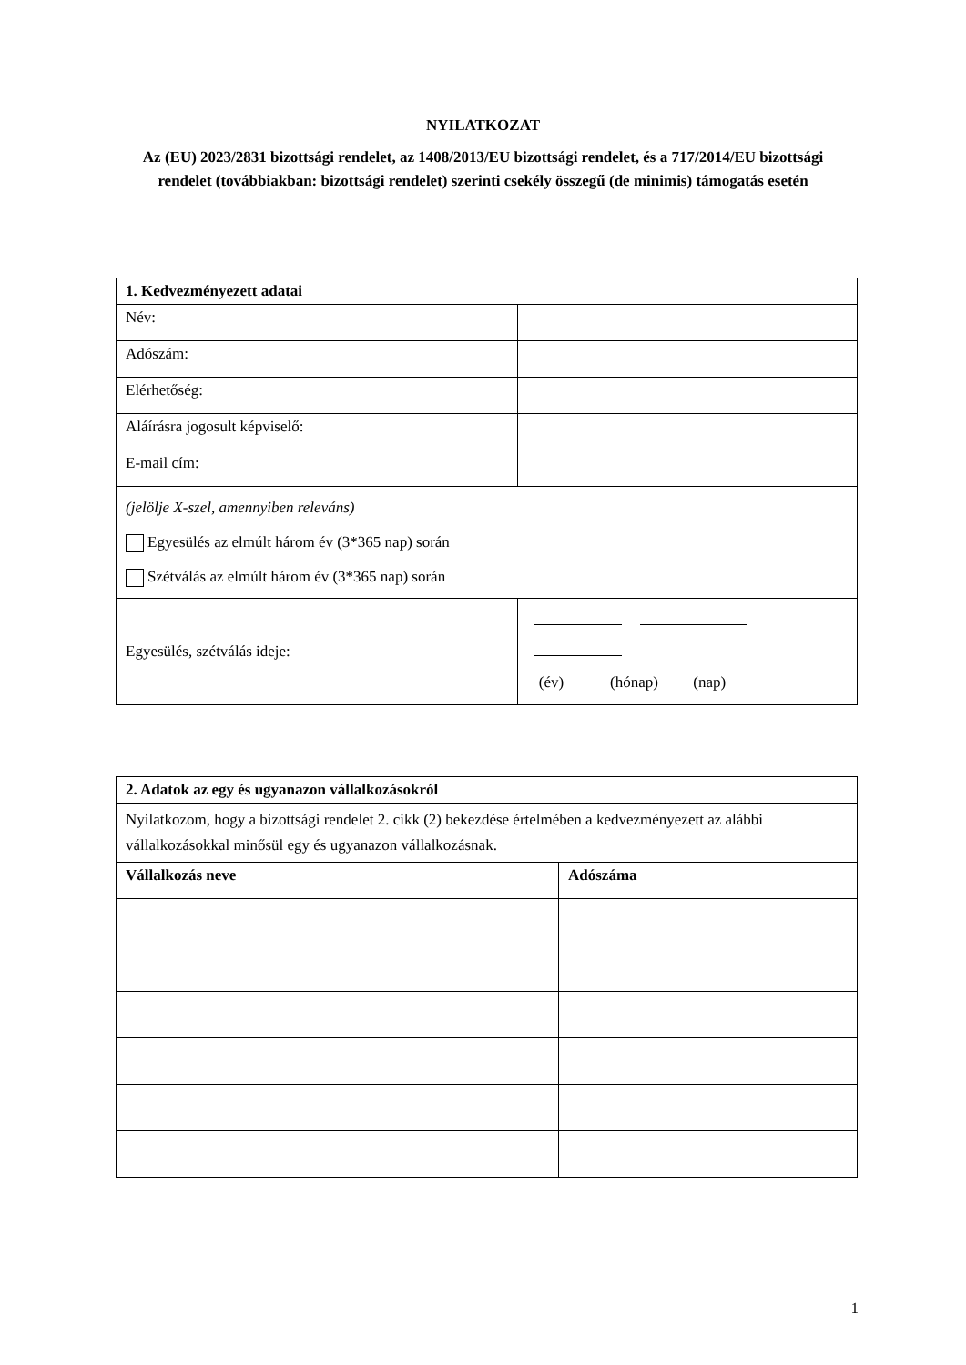NYILATKOZAT
Az (EU) 2023/2831 bizottsági rendelet, az 1408/2013/EU bizottsági rendelet, és a 717/2014/EU bizottsági rendelet (továbbiakban: bizottsági rendelet) szerinti csekély összegű (de minimis) támogatás esetén
| 1. Kedvezményezett adatai | |
| --- | --- |
| Név: | |
| Adószám: | |
| Elérhetőség: | |
| Aláírásra jogosult képviselő: | |
| E-mail cím: | |
| (jelölje X-szel, amennyiben releváns) Egyesülés az elmúlt három év (3*365 nap) során Szétválás az elmúlt három év (3*365 nap) során | |
| Egyesülés, szétválás ideje: | (év) (hónap) (nap) |
| 2. Adatok az egy és ugyanazon vállalkozásokról | |
| --- | --- |
| Nyilatkozom, hogy a bizottsági rendelet 2. cikk (2) bekezdése értelmében a kedvezményezett az alábbi vállalkozásokkal minősül egy és ugyanazon vállalkozásnak. | |
| Vállalkozás neve | Adószáma |
1